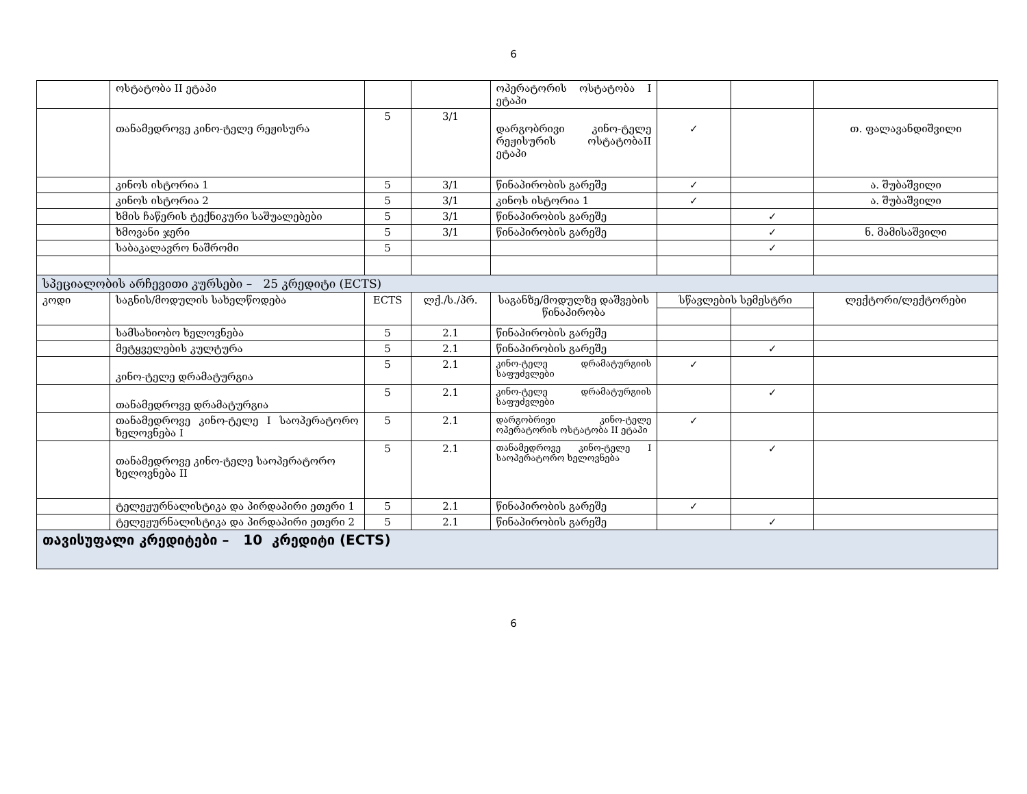6
| | ოსტატობა II ეტაპი | | | ოპერატორის ოსტატობა I ეტაპი | | | |
| | თანამედროვე კინო-ტელე რეჟისურა | 5 | 3/1 | დარგობრივი კინო-ტელე რეჟისურის ოსტატობაII ეტაპი | ✓ | | თ. ფალავანდიშვილი |
| | კინოს ისტორია 1 | 5 | 3/1 | წინაპირობის გარეშე | ✓ | | ა. შუბაშვილი |
| | კინოს ისტორია 2 | 5 | 3/1 | კინოს ისტორია 1 | ✓ | | ა. შუბაშვილი |
| | ხმის ჩაწერის ტექნიკური საშუალებები | 5 | 3/1 | წინაპირობის გარეშე | | ✓ | |
| | ხმოვანი ჯერი | 5 | 3/1 | წინაპირობის გარეშე | | ✓ | ნ. მამისაშვილი |
| | საბაკალავრო ნაშრომი | 5 | | | | ✓ | |
| სპეციალობის არჩევითი კურსები – 25 კრედიტი (ECTS) | | | | | | | |
| კოდი | საგნის/მოდულის სახელწოდება | ECTS | ლქ./ს./პრ. | საგანზე/მოდულზე დაშვების წინაპირობა | სწავლების სემესტრი | | ლექტორი/ლექტორები |
| | სამსახიობო ხელოვნება | 5 | 2.1 | წინაპირობის გარეშე | | | |
| | მეტყველების კულტურა | 5 | 2.1 | წინაპირობის გარეშე | | ✓ | |
| | კინო-ტელე დრამატურგია | 5 | 2.1 | კინო-ტელე დრამატურგიის საფუძვლები | ✓ | | |
| | თანამედროვე დრამატურგია | 5 | 2.1 | კინო-ტელე დრამატურგიის საფუძვლები | | ✓ | |
| | თანამედროვე კინო-ტელე I საოპერატორო ხელოვნება I | 5 | 2.1 | დარგობრივი კინო-ტელე ოპერატორის ოსტატობა II ეტაპი | ✓ | | |
| | თანამედროვე კინო-ტელე საოპერატორო ხელოვნება II | 5 | 2.1 | თანამედროვე კინო-ტელე I საოპერატორო ხელოვნება | | ✓ | |
| | ტელეჟურნალისტიკა და პირდაპირი ეთერი 1 | 5 | 2.1 | წინაპირობის გარეშე | ✓ | | |
| | ტელეჟურნალისტიკა და პირდაპირი ეთერი 2 | 5 | 2.1 | წინაპირობის გარეშე | | ✓ | |
| თავისუფალი კრედიტები – 10 კრედიტი (ECTS) | | | | | | | |
6